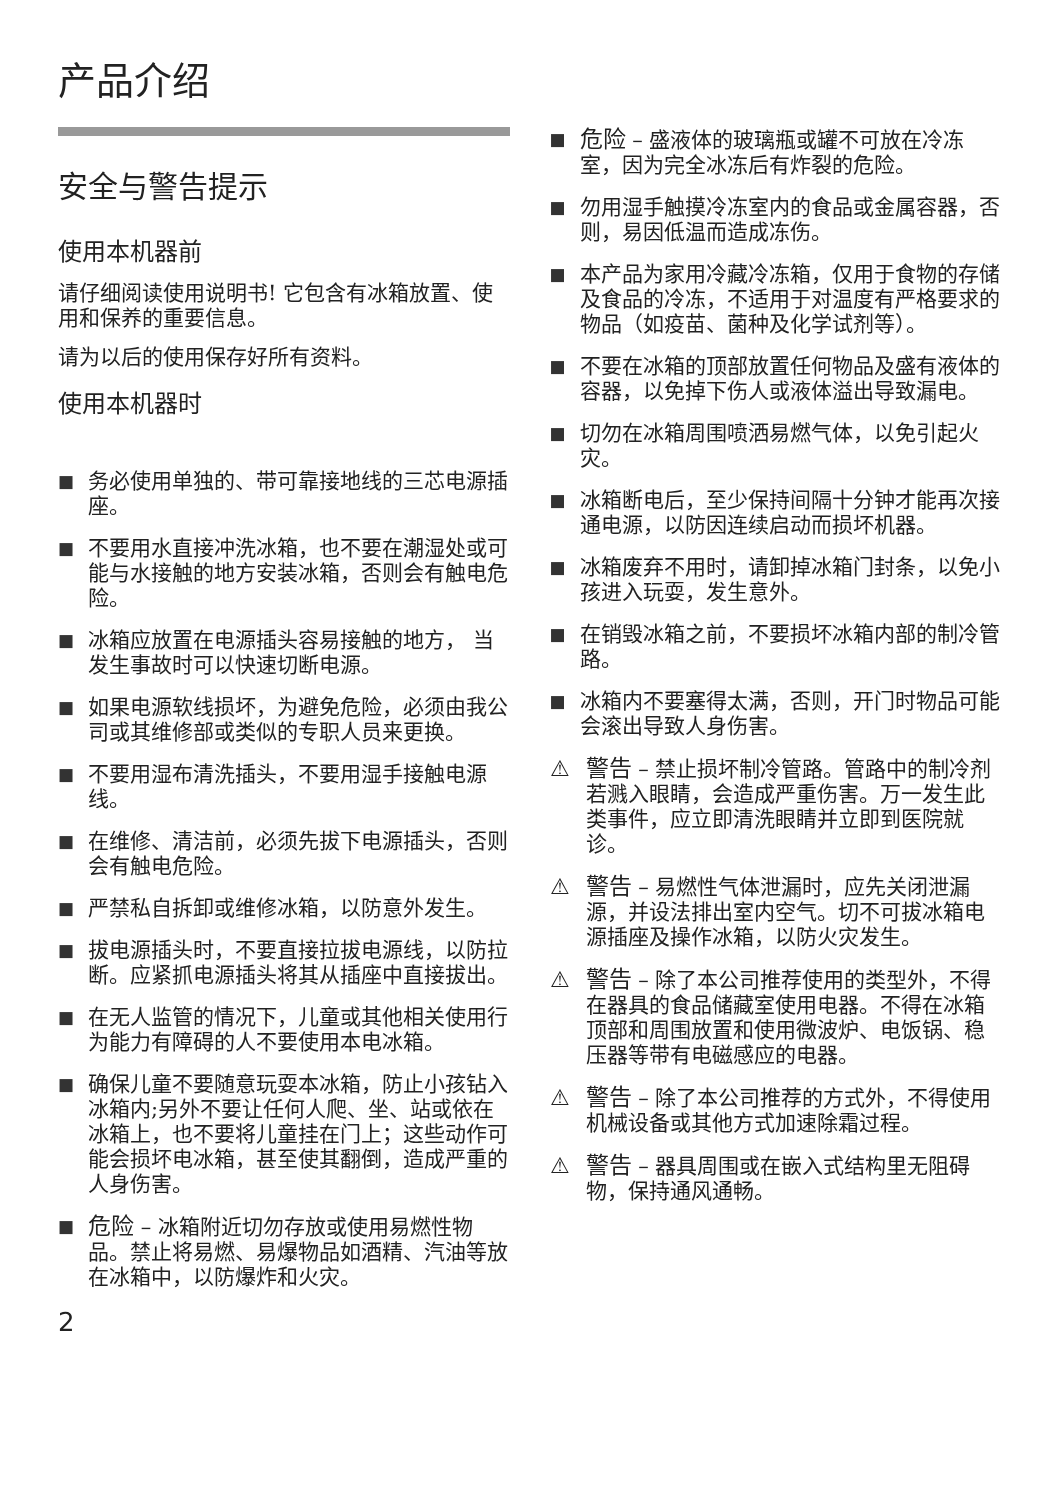产品介绍
安全与警告提示
使用本机器前
请仔细阅读使用说明书! 它包含有冰箱放置、使用和保养的重要信息。
请为以后的使用保存好所有资料。
使用本机器时
■ 务必使用单独的、带可靠接地线的三芯电源插座。
■ 不要用水直接冲洗冰箱，也不要在潮湿处或可能与水接触的地方安装冰箱，否则会有触电危险。
■ 冰箱应放置在电源插头容易接触的地方， 当发生事故时可以快速切断电源。
■ 如果电源软线损坏，为避免危险，必须由我公司或其维修部或类似的专职人员来更换。
■ 不要用湿布清洗插头，不要用湿手接触电源线。
■ 在维修、清洁前，必须先拔下电源插头，否则会有触电危险。
■ 严禁私自拆卸或维修冰箱，以防意外发生。
■ 拔电源插头时，不要直接拉拔电源线，以防拉断。应紧抓电源插头将其从插座中直接拔出。
■ 在无人监管的情况下，儿童或其他相关使用行为能力有障碍的人不要使用本电冰箱。
■ 确保儿童不要随意玩耍本冰箱，防止小孩钻入冰箱内;另外不要让任何人爬、坐、站或依在冰箱上，也不要将儿童挂在门上；这些动作可能会损坏电冰箱，甚至使其翻倒，造成严重的人身伤害。
■ 危险 – 冰箱附近切勿存放或使用易燃性物品。禁止将易燃、易爆物品如酒精、汽油等放在冰箱中，以防爆炸和火灾。
2
■ 危险 – 盛液体的玻璃瓶或罐不可放在冷冻室，因为完全冰冻后有炸裂的危险。
■ 勿用湿手触摸冷冻室内的食品或金属容器，否则，易因低温而造成冻伤。
■ 本产品为家用冷藏冷冻箱，仅用于食物的存储及食品的冷冻，不适用于对温度有严格要求的物品（如疫苗、菌种及化学试剂等）。
■ 不要在冰箱的顶部放置任何物品及盛有液体的容器，以免掉下伤人或液体溢出导致漏电。
■ 切勿在冰箱周围喷洒易燃气体，以免引起火灾。
■ 冰箱断电后，至少保持间隔十分钟才能再次接通电源，以防因连续启动而损坏机器。
■ 冰箱废弃不用时，请卸掉冰箱门封条，以免小孩进入玩耍，发生意外。
■ 在销毁冰箱之前，不要损坏冰箱内部的制冷管路。
■ 冰箱内不要塞得太满，否则，开门时物品可能会滚出导致人身伤害。
⚠ 警告 – 禁止损坏制冷管路。管路中的制冷剂若溅入眼睛，会造成严重伤害。万一发生此类事件，应立即清洗眼睛并立即到医院就诊。
⚠ 警告 – 易燃性气体泄漏时，应先关闭泄漏源，并设法排出室内空气。切不可拔冰箱电源插座及操作冰箱，以防火灾发生。
⚠ 警告 – 除了本公司推荐使用的类型外，不得在器具的食品储藏室使用电器。不得在冰箱顶部和周围放置和使用微波炉、电饭锅、稳压器等带有电磁感应的电器。
⚠ 警告 – 除了本公司推荐的方式外，不得使用机械设备或其他方式加速除霜过程。
⚠ 警告 – 器具周围或在嵌入式结构里无阻碍物，保持通风通畅。